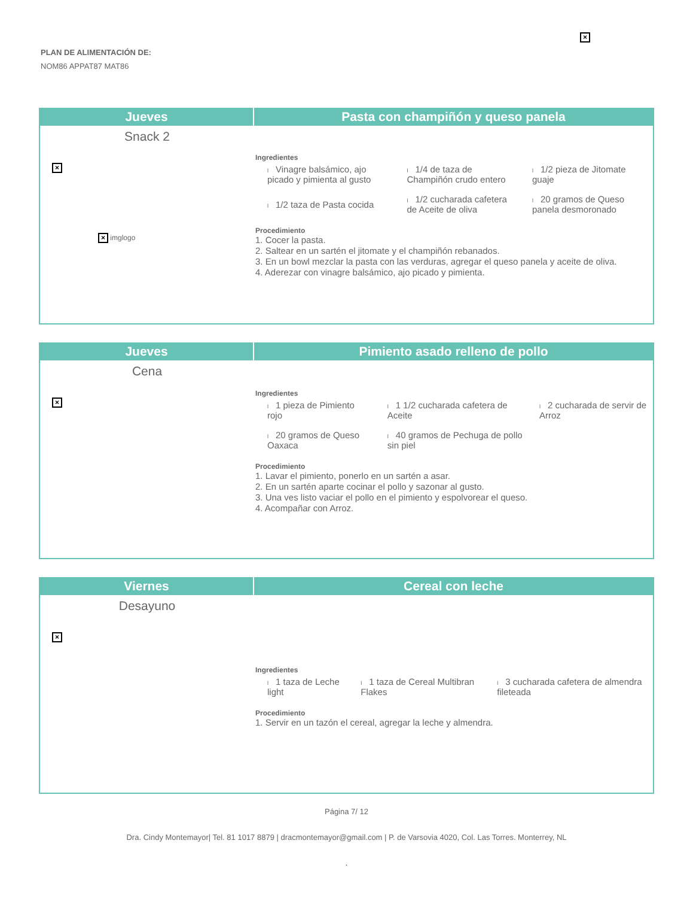×
PLAN DE ALIMENTACIÓN DE:
NOM86 APPAT87 MAT86
Jueves Pasta con champiñón y queso panela
Snack 2
×
× imglogo
Ingredientes
| l Vinagre balsámico, ajo picado y pimienta al gusto | l 1/4 de taza de Champiñón crudo entero | l 1/2 pieza de Jitomate guaje |
| l 1/2 taza de Pasta cocida | l 1/2 cucharada cafetera de Aceite de oliva | l 20 gramos de Queso panela desmoronado |
Procedimiento
1. Cocer la pasta.
2. Saltear en un sartén el jitomate y el champiñón rebanados.
3. En un bowl mezclar la pasta con las verduras, agregar el queso panela y aceite de oliva.
4. Aderezar con vinagre balsámico, ajo picado y pimienta.
Jueves Pimiento asado relleno de pollo
Cena
×
Ingredientes
| l 1 pieza de Pimiento rojo | l 1 1/2 cucharada cafetera de Aceite | l 2 cucharada de servir de Arroz |
| l 20 gramos de Queso Oaxaca | l 40 gramos de Pechuga de pollo sin piel | |
Procedimiento
1. Lavar el pimiento, ponerlo en un sartén a asar.
2. En un sartén aparte cocinar el pollo y sazonar al gusto.
3. Una ves listo vaciar el pollo en el pimiento y espolvorear el queso.
4. Acompañar con Arroz.
Viernes Cereal con leche
Desayuno
×
Ingredientes
| l 1 taza de Leche light | l 1 taza de Cereal Multibran Flakes | l 3 cucharada cafetera de almendra fileteada |
Procedimiento
1. Servir en un tazón el cereal, agregar la leche y almendra.
Página 7/ 12
Dra. Cindy Montemayor| Tel. 81 1017 8879 | dracmontemayor@gmail.com | P. de Varsovia 4020, Col. Las Torres. Monterrey, NL
.